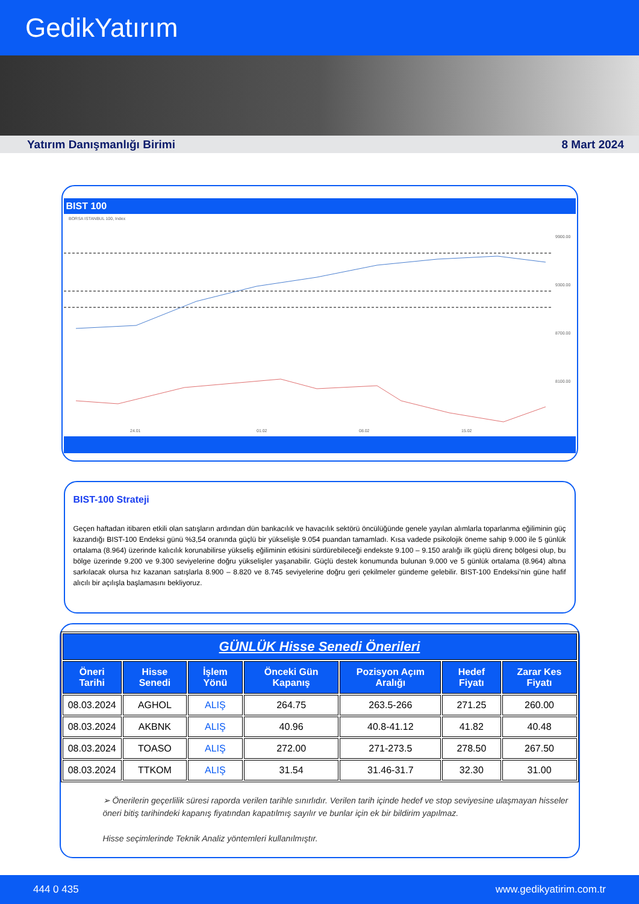GedikYatırım
Yatırım Danışmanlığı Birimi 8 Mart 2024
BIST 100
BORSA ISTANBUL 100, Index
9900.00
9300.00
8700.00
8100.00
24.01
01.02
08.02
15.02
BIST-100 Strateji
Geçen haftadan itibaren etkili olan satışların ardından dün bankacılık ve havacılık sektörü öncülüğünde genele yayılan alımlarla toparlanma eğiliminin güç kazandığı BIST-100 Endeksi günü %3,54 oranında güçlü bir yükselişle 9.054 puandan tamamladı. Kısa vadede psikolojik öneme sahip 9.000 ile 5 günlük ortalama (8.964) üzerinde kalıcılık korunabilirse yükseliş eğiliminin etkisini sürdürebileceği endekste 9.100 – 9.150 aralığı ilk güçlü direnç bölgesi olup, bu bölge üzerinde 9.200 ve 9.300 seviyelerine doğru yükselişler yaşanabilir. Güçlü destek konumunda bulunan 9.000 ve 5 günlük ortalama (8.964) altına sarkılacak olursa hız kazanan satışlarla 8.900 – 8.820 ve 8.745 seviyelerine doğru geri çekilmeler gündeme gelebilir. BIST-100 Endeksi’nin güne hafif alıcılı bir açılışla başlamasını bekliyoruz.
| GÜNLÜK Hisse Senedi Önerileri | | | | | | |
| --- | --- | --- | --- | --- | --- | --- |
| Öneri Tarihi | Hisse Senedi | İşlem Yönü | Önceki Gün Kapanış | Pozisyon Açım Aralığı | Hedef Fiyatı | Zarar Kes Fiyatı |
| 08.03.2024 | AGHOL | ALIŞ | 264.75 | 263.5-266 | 271.25 | 260.00 |
| 08.03.2024 | AKBNK | ALIŞ | 40.96 | 40.8-41.12 | 41.82 | 40.48 |
| 08.03.2024 | TOASO | ALIŞ | 272.00 | 271-273.5 | 278.50 | 267.50 |
| 08.03.2024 | TTKOM | ALIŞ | 31.54 | 31.46-31.7 | 32.30 | 31.00 |
➢ Önerilerin geçerlilik süresi raporda verilen tarihle sınırlıdır. Verilen tarih içinde hedef ve stop seviyesine ulaşmayan hisseler öneri bitiş tarihindeki kapanış fiyatından kapatılmış sayılır ve bunlar için ek bir bildirim yapılmaz.
Hisse seçimlerinde Teknik Analiz yöntemleri kullanılmıştır.
444 0 435 www.gedikyatirim.com.tr